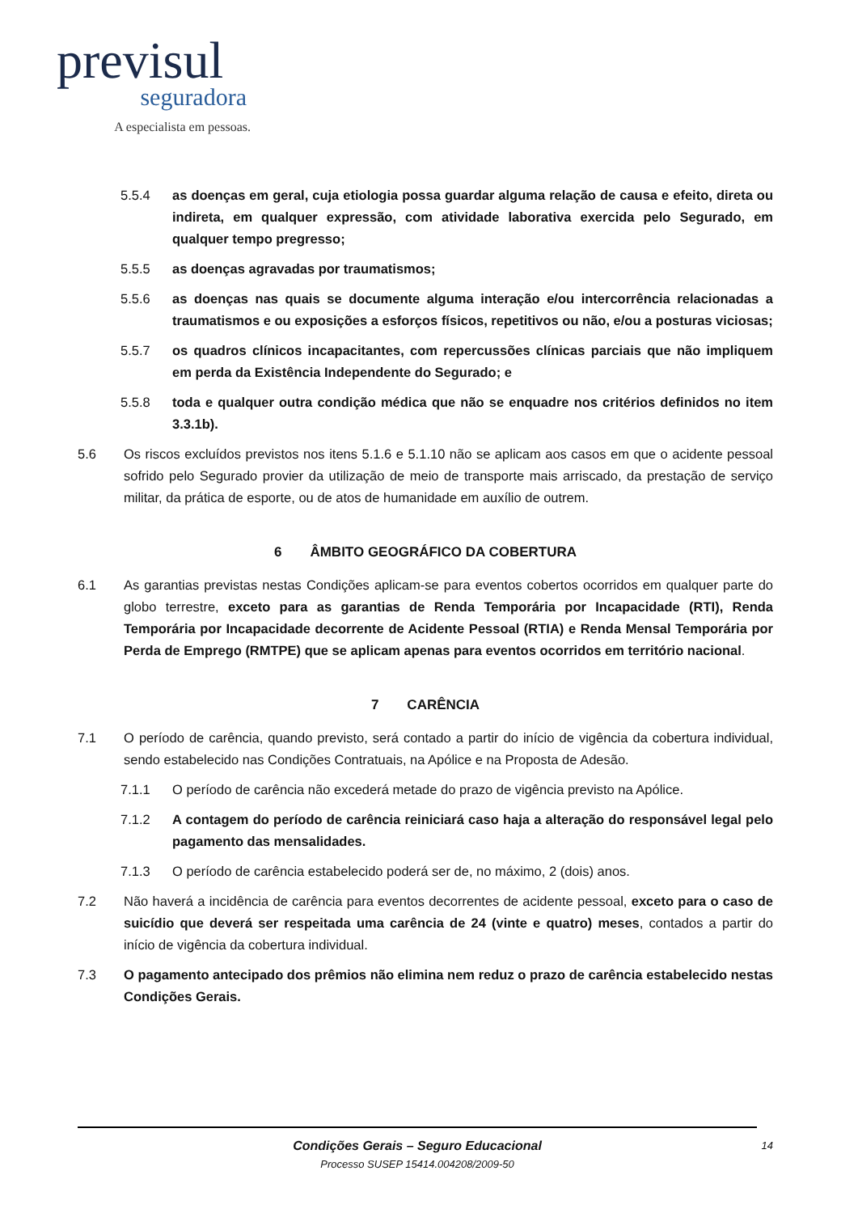previsul
seguradora
A especialista em pessoas.
5.5.4 as doenças em geral, cuja etiologia possa guardar alguma relação de causa e efeito, direta ou indireta, em qualquer expressão, com atividade laborativa exercida pelo Segurado, em qualquer tempo pregresso;
5.5.5 as doenças agravadas por traumatismos;
5.5.6 as doenças nas quais se documente alguma interação e/ou intercorrência relacionadas a traumatismos e ou exposições a esforços físicos, repetitivos ou não, e/ou a posturas viciosas;
5.5.7 os quadros clínicos incapacitantes, com repercussões clínicas parciais que não impliquem em perda da Existência Independente do Segurado; e
5.5.8 toda e qualquer outra condição médica que não se enquadre nos critérios definidos no item 3.3.1b).
5.6 Os riscos excluídos previstos nos itens 5.1.6 e 5.1.10 não se aplicam aos casos em que o acidente pessoal sofrido pelo Segurado provier da utilização de meio de transporte mais arriscado, da prestação de serviço militar, da prática de esporte, ou de atos de humanidade em auxílio de outrem.
6 ÂMBITO GEOGRÁFICO DA COBERTURA
6.1 As garantias previstas nestas Condições aplicam-se para eventos cobertos ocorridos em qualquer parte do globo terrestre, exceto para as garantias de Renda Temporária por Incapacidade (RTI), Renda Temporária por Incapacidade decorrente de Acidente Pessoal (RTIA) e Renda Mensal Temporária por Perda de Emprego (RMTPE) que se aplicam apenas para eventos ocorridos em território nacional.
7 CARÊNCIA
7.1 O período de carência, quando previsto, será contado a partir do início de vigência da cobertura individual, sendo estabelecido nas Condições Contratuais, na Apólice e na Proposta de Adesão.
7.1.1 O período de carência não excederá metade do prazo de vigência previsto na Apólice.
7.1.2 A contagem do período de carência reiniciará caso haja a alteração do responsável legal pelo pagamento das mensalidades.
7.1.3 O período de carência estabelecido poderá ser de, no máximo, 2 (dois) anos.
7.2 Não haverá a incidência de carência para eventos decorrentes de acidente pessoal, exceto para o caso de suicídio que deverá ser respeitada uma carência de 24 (vinte e quatro) meses, contados a partir do início de vigência da cobertura individual.
7.3 O pagamento antecipado dos prêmios não elimina nem reduz o prazo de carência estabelecido nestas Condições Gerais.
Condições Gerais – Seguro Educacional
Processo SUSEP 15414.004208/2009-50
14